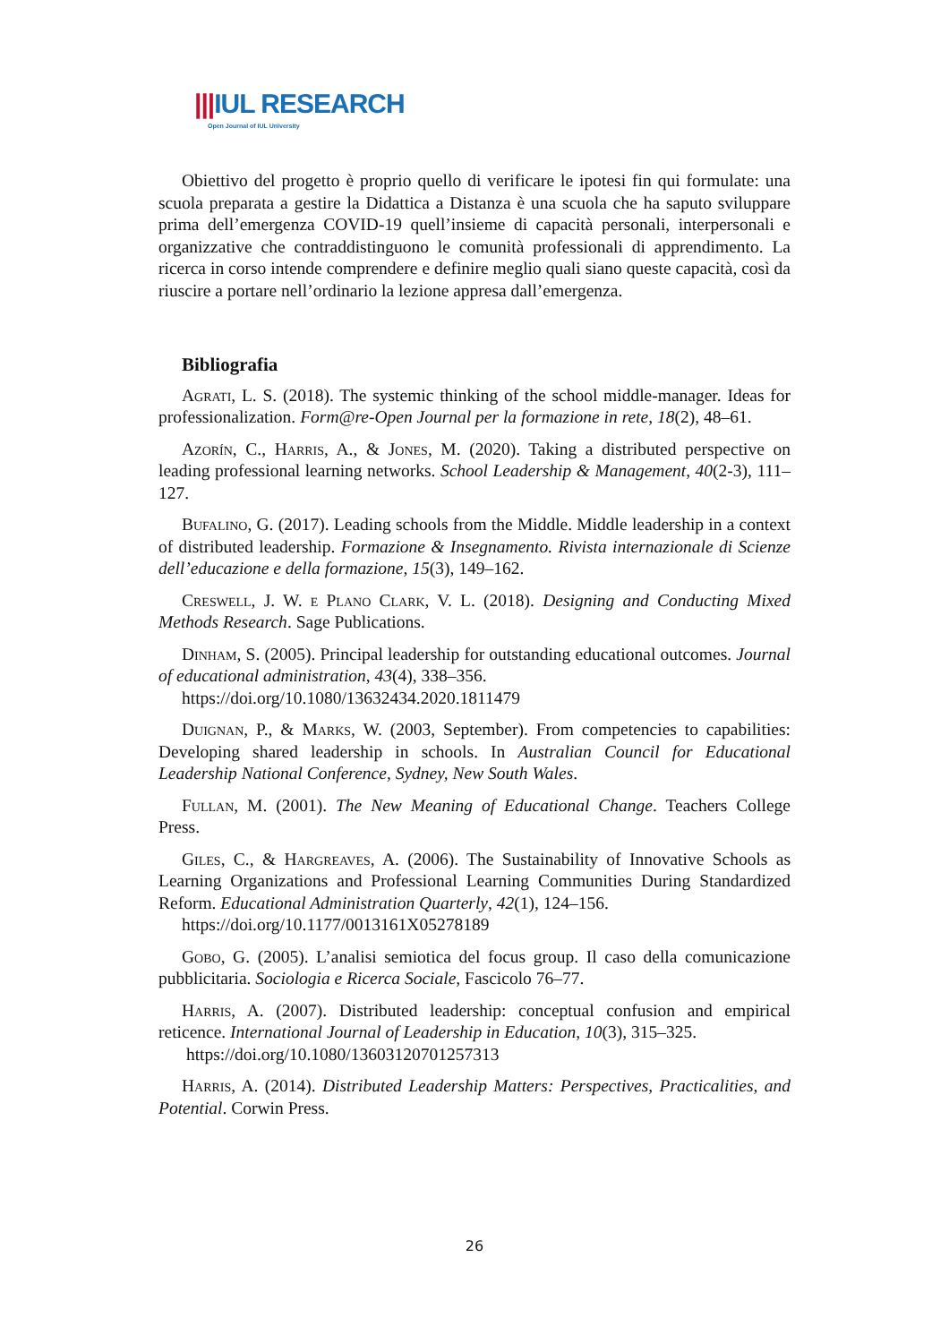|||IUL RESEARCH
Open Journal of IUL University
Obiettivo del progetto è proprio quello di verificare le ipotesi fin qui formulate: una scuola preparata a gestire la Didattica a Distanza è una scuola che ha saputo sviluppare prima dell’emergenza COVID-19 quell’insieme di capacità personali, interpersonali e organizzative che contraddistinguono le comunità professionali di apprendimento. La ricerca in corso intende comprendere e definire meglio quali siano queste capacità, così da riuscire a portare nell’ordinario la lezione appresa dall’emergenza.
Bibliografia
Agrati, L. S. (2018). The systemic thinking of the school middle-manager. Ideas for professionalization. Form@re-Open Journal per la formazione in rete, 18(2), 48–61.
Azorín, C., Harris, A., & Jones, M. (2020). Taking a distributed perspective on leading professional learning networks. School Leadership & Management, 40(2-3), 111–127.
Bufalino, G. (2017). Leading schools from the Middle. Middle leadership in a context of distributed leadership. Formazione & Insegnamento. Rivista internazionale di Scienze dell’educazione e della formazione, 15(3), 149–162.
Creswell, J. W. e Plano Clark, V. L. (2018). Designing and Conducting Mixed Methods Research. Sage Publications.
Dinham, S. (2005). Principal leadership for outstanding educational outcomes. Journal of educational administration, 43(4), 338–356.
https://doi.org/10.1080/13632434.2020.1811479
Duignan, P., & Marks, W. (2003, September). From competencies to capabilities: Developing shared leadership in schools. In Australian Council for Educational Leadership National Conference, Sydney, New South Wales.
Fullan, M. (2001). The New Meaning of Educational Change. Teachers College Press.
Giles, C., & Hargreaves, A. (2006). The Sustainability of Innovative Schools as Learning Organizations and Professional Learning Communities During Standardized Reform. Educational Administration Quarterly, 42(1), 124–156.
https://doi.org/10.1177/0013161X05278189
Gobo, G. (2005). L’analisi semiotica del focus group. Il caso della comunicazione pubblicitaria. Sociologia e Ricerca Sociale, Fascicolo 76–77.
Harris, A. (2007). Distributed leadership: conceptual confusion and empirical reticence. International Journal of Leadership in Education, 10(3), 315–325.
https://doi.org/10.1080/13603120701257313
Harris, A. (2014). Distributed Leadership Matters: Perspectives, Practicalities, and Potential. Corwin Press.
26